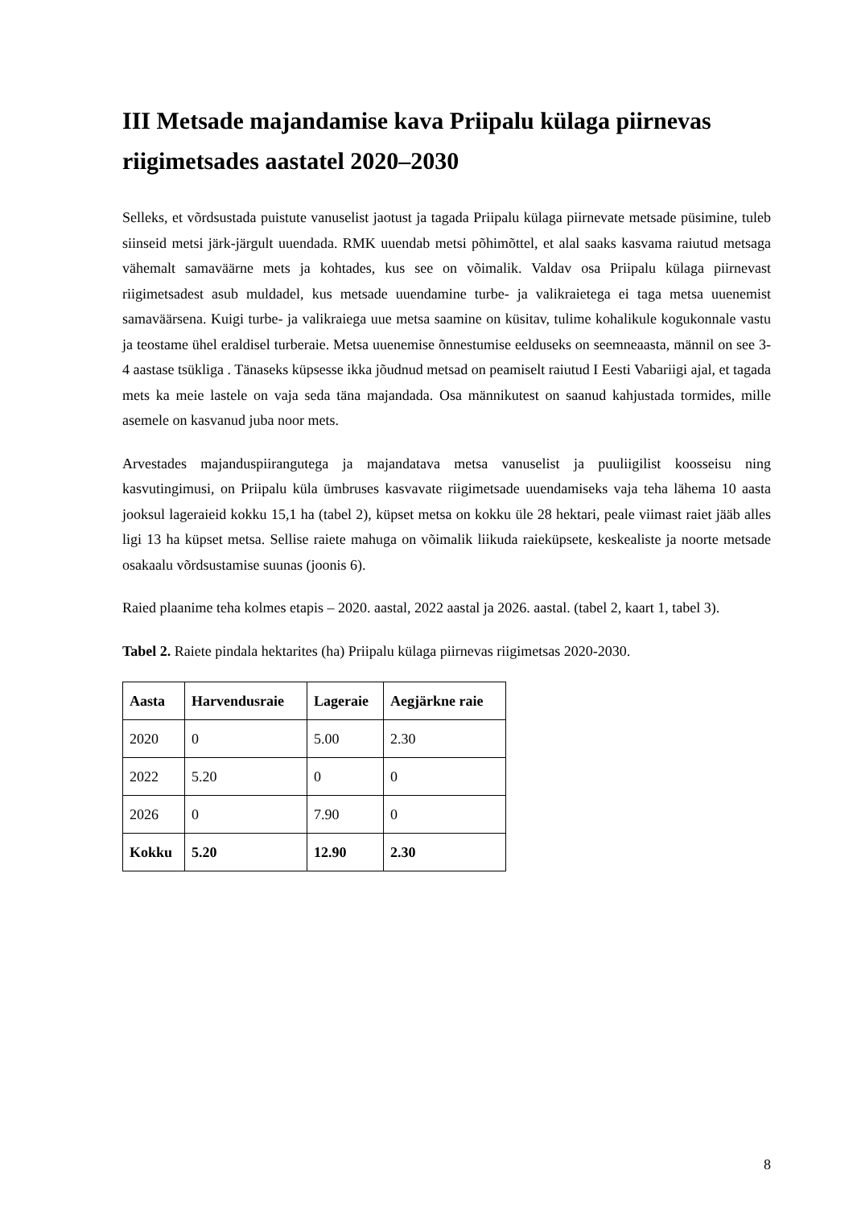III Metsade majandamise kava Priipalu külaga piirnevas riigimetsades aastatel 2020–2030
Selleks, et võrdsustada puistute vanuselist jaotust ja tagada Priipalu külaga piirnevate metsade püsimine, tuleb siinseid metsi järk-järgult uuendada. RMK uuendab metsi põhimõttel, et alal saaks kasvama raiutud metsaga vähemalt samaväärne mets ja kohtades, kus see on võimalik. Valdav osa Priipalu külaga piirnevast riigimetsadest asub muldadel, kus metsade uuendamine turbe- ja valikraietega ei taga metsa uuenemist samaväärsena. Kuigi turbe- ja valikraiega uue metsa saamine on küsitav, tulime kohalikule kogukonnale vastu ja teostame ühel eraldisel turberaie. Metsa uuenemise õnnestumise eelduseks on seemneaasta, männil on see 3-4 aastase tsükliga . Tänaseks küpsesse ikka jõudnud metsad on peamiselt raiutud I Eesti Vabariigi ajal, et tagada mets ka meie lastele on vaja seda täna majandada. Osa männikutest on saanud kahjustada tormides, mille asemele on kasvanud juba noor mets.
Arvestades majanduspiirangutega ja majandatava metsa vanuselist ja puuliigilist koosseisu ning kasvutingimusi, on Priipalu küla ümbruses kasvavate riigimetsade uuendamiseks vaja teha lähema 10 aasta jooksul lageraieid kokku 15,1 ha (tabel 2), küpset metsa on kokku üle 28 hektari, peale viimast raiet jääb alles ligi 13 ha küpset metsa. Sellise raiete mahuga on võimalik liikuda raieküpsete, keskealiste ja noorte metsade osakaalu võrdsustamise suunas (joonis 6).
Raied plaanime teha kolmes etapis – 2020. aastal, 2022 aastal ja 2026. aastal. (tabel 2, kaart 1, tabel 3).
Tabel 2. Raiete pindala hektarites (ha) Priipalu külaga piirnevas riigimetsas 2020-2030.
| Aasta | Harvendusraie | Lageraie | Aegjärkne raie |
| --- | --- | --- | --- |
| 2020 | 0 | 5.00 | 2.30 |
| 2022 | 5.20 | 0 | 0 |
| 2026 | 0 | 7.90 | 0 |
| Kokku | 5.20 | 12.90 | 2.30 |
8